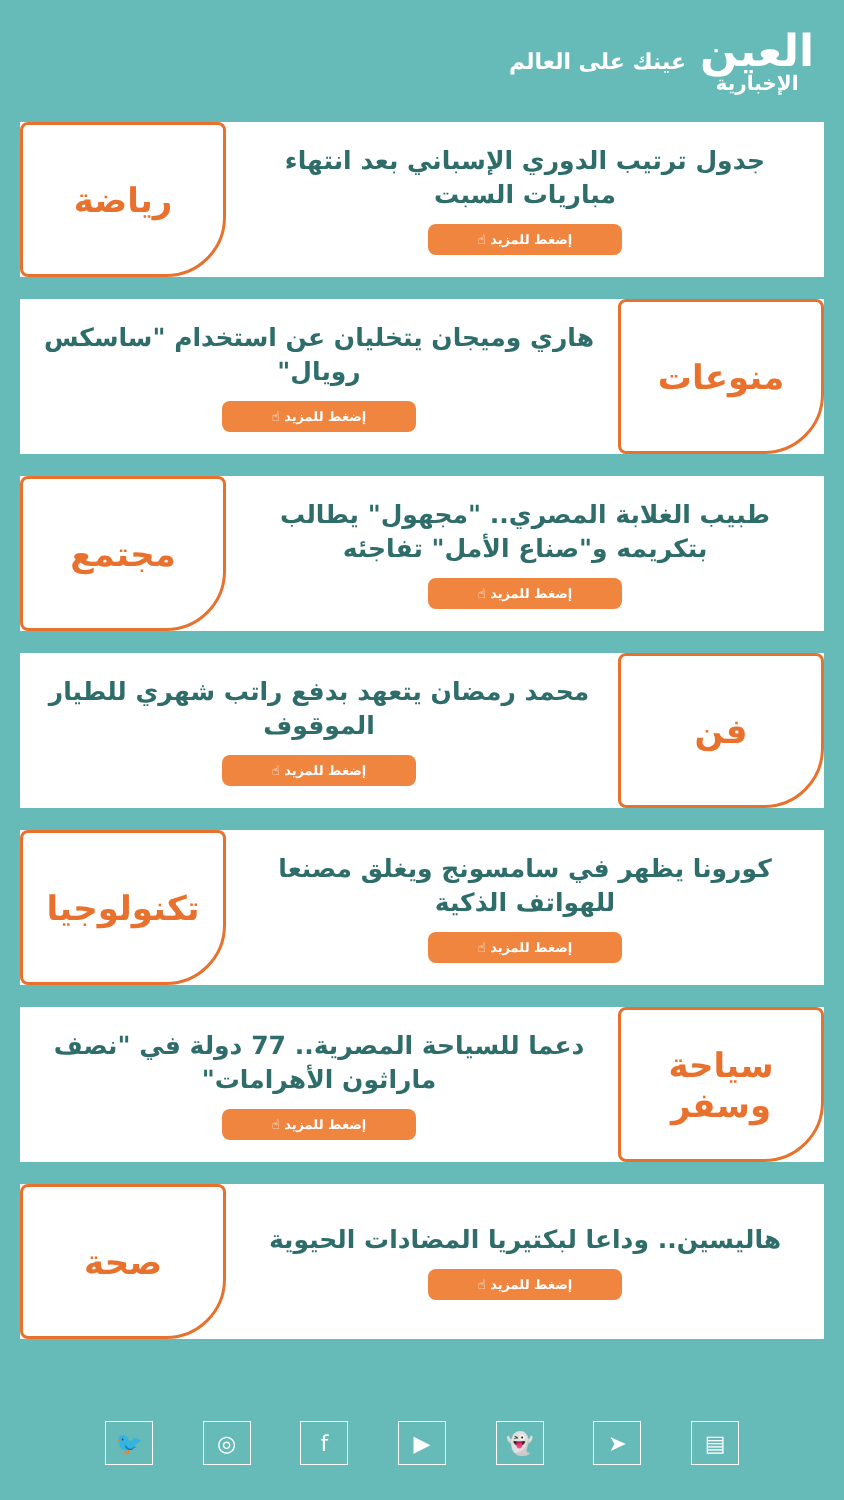العين
الإخبارية
عينك على العالم
رياضة
جدول ترتيب الدوري الإسباني بعد انتهاء مباريات السبت
إضغط للمزيد ☝
منوعات
هاري وميجان يتخليان عن استخدام "ساسكس رويال"
إضغط للمزيد ☝
مجتمع
طبيب الغلابة المصري.. "مجهول" يطالب بتكريمه و"صناع الأمل" تفاجئه
إضغط للمزيد ☝
فن
محمد رمضان يتعهد بدفع راتب شهري للطيار الموقوف
إضغط للمزيد ☝
تكنولوجيا
كورونا يظهر في سامسونج ويغلق مصنعا للهواتف الذكية
إضغط للمزيد ☝
سياحة وسفر
دعما للسياحة المصرية.. 77 دولة في "نصف ماراثون الأهرامات"
إضغط للمزيد ☝
صحة
هاليسين.. وداعا لبكتيريا المضادات الحيوية
إضغط للمزيد ☝
▤ ➤ 👻 ▶ f ◎ 🐦